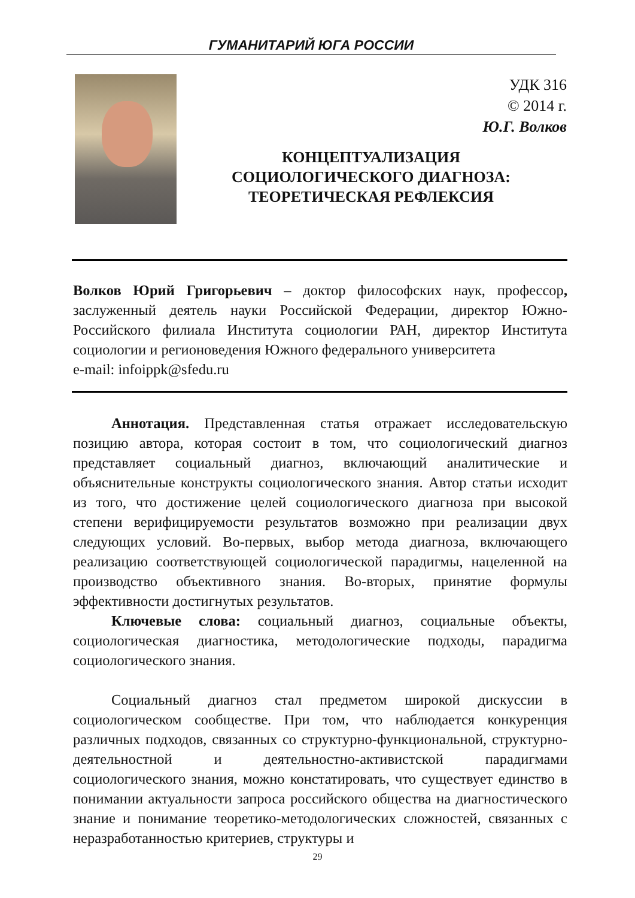ГУМАНИТАРИЙ ЮГА РОССИИ
УДК 316
© 2014 г.
Ю.Г. Волков
КОНЦЕПТУАЛИЗАЦИЯ
СОЦИОЛОГИЧЕСКОГО ДИАГНОЗА:
ТЕОРЕТИЧЕСКАЯ РЕФЛЕКСИЯ
Волков Юрий Григорьевич – доктор философских наук, профессор, заслуженный деятель науки Российской Федерации, директор Южно-Российского филиала Института социологии РАН, директор Института социологии и регионоведения Южного федерального университета
e-mail: infoippk@sfedu.ru
Аннотация. Представленная статья отражает исследовательскую позицию автора, которая состоит в том, что социологический диагноз представляет социальный диагноз, включающий аналитические и объяснительные конструкты социологического знания. Автор статьи исходит из того, что достижение целей социологического диагноза при высокой степени верифицируемости результатов возможно при реализации двух следующих условий. Во-первых, выбор метода диагноза, включающего реализацию соответствующей социологической парадигмы, нацеленной на производство объективного знания. Во-вторых, принятие формулы эффективности достигнутых результатов.
Ключевые слова: социальный диагноз, социальные объекты, социологическая диагностика, методологические подходы, парадигма социологического знания.
Социальный диагноз стал предметом широкой дискуссии в социологическом сообществе. При том, что наблюдается конкуренция различных подходов, связанных со структурно-функциональной, структурно-деятельностной и деятельностно-активистской парадигмами социологического знания, можно констатировать, что существует единство в понимании актуальности запроса российского общества на диагностического знание и понимание теоретико-методологических сложностей, связанных с неразработанностью критериев, структуры и
29